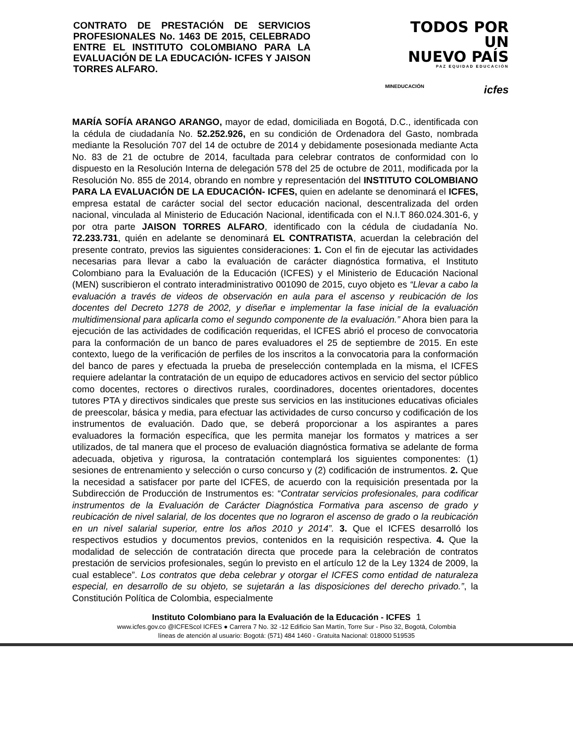CONTRATO DE PRESTACIÓN DE SERVICIOS PROFESIONALES No. 1463 DE 2015, CELEBRADO ENTRE EL INSTITUTO COLOMBIANO PARA LA EVALUACIÓN DE LA EDUCACIÓN- ICFES Y JAISON TORRES ALFARO.
TODOS POR UN
NUEVO PAÍS
PAZ EQUIDAD EDUCACIÓN
MINEDUCACIÓN icfes
MARÍA SOFÍA ARANGO ARANGO, mayor de edad, domiciliada en Bogotá, D.C., identificada con la cédula de ciudadanía No. 52.252.926, en su condición de Ordenadora del Gasto, nombrada mediante la Resolución 707 del 14 de octubre de 2014 y debidamente posesionada mediante Acta No. 83 de 21 de octubre de 2014, facultada para celebrar contratos de conformidad con lo dispuesto en la Resolución Interna de delegación 578 del 25 de octubre de 2011, modificada por la Resolución No. 855 de 2014, obrando en nombre y representación del INSTITUTO COLOMBIANO PARA LA EVALUACIÓN DE LA EDUCACIÓN- ICFES, quien en adelante se denominará el ICFES, empresa estatal de carácter social del sector educación nacional, descentralizada del orden nacional, vinculada al Ministerio de Educación Nacional, identificada con el N.I.T 860.024.301-6, y por otra parte JAISON TORRES ALFARO, identificado con la cédula de ciudadanía No. 72.233.731, quién en adelante se denominará EL CONTRATISTA, acuerdan la celebración del presente contrato, previos las siguientes consideraciones: 1. Con el fin de ejecutar las actividades necesarias para llevar a cabo la evaluación de carácter diagnóstica formativa, el Instituto Colombiano para la Evaluación de la Educación (ICFES) y el Ministerio de Educación Nacional (MEN) suscribieron el contrato interadministrativo 001090 de 2015, cuyo objeto es “Llevar a cabo la evaluación a través de videos de observación en aula para el ascenso y reubicación de los docentes del Decreto 1278 de 2002, y diseñar e implementar la fase inicial de la evaluación multidimensional para aplicarla como el segundo componente de la evaluación.” Ahora bien para la ejecución de las actividades de codificación requeridas, el ICFES abrió el proceso de convocatoria para la conformación de un banco de pares evaluadores el 25 de septiembre de 2015. En este contexto, luego de la verificación de perfiles de los inscritos a la convocatoria para la conformación del banco de pares y efectuada la prueba de preselección contemplada en la misma, el ICFES requiere adelantar la contratación de un equipo de educadores activos en servicio del sector público como docentes, rectores o directivos rurales, coordinadores, docentes orientadores, docentes tutores PTA y directivos sindicales que preste sus servicios en las instituciones educativas oficiales de preescolar, básica y media, para efectuar las actividades de curso concurso y codificación de los instrumentos de evaluación. Dado que, se deberá proporcionar a los aspirantes a pares evaluadores la formación específica, que les permita manejar los formatos y matrices a ser utilizados, de tal manera que el proceso de evaluación diagnóstica formativa se adelante de forma adecuada, objetiva y rigurosa, la contratación contemplará los siguientes componentes: (1) sesiones de entrenamiento y selección o curso concurso y (2) codificación de instrumentos. 2. Que la necesidad a satisfacer por parte del ICFES, de acuerdo con la requisición presentada por la Subdirección de Producción de Instrumentos es: “Contratar servicios profesionales, para codificar instrumentos de la Evaluación de Carácter Diagnóstica Formativa para ascenso de grado y reubicación de nivel salarial, de los docentes que no lograron el ascenso de grado o la reubicación en un nivel salarial superior, entre los años 2010 y 2014”. 3. Que el ICFES desarrolló los respectivos estudios y documentos previos, contenidos en la requisición respectiva. 4. Que la modalidad de selección de contratación directa que procede para la celebración de contratos prestación de servicios profesionales, según lo previsto en el artículo 12 de la Ley 1324 de 2009, la cual establece”. Los contratos que deba celebrar y otorgar el ICFES como entidad de naturaleza especial, en desarrollo de su objeto, se sujetarán a las disposiciones del derecho privado.”, la Constitución Política de Colombia, especialmente
Instituto Colombiano para la Evaluación de la Educación - ICFES 1
www.icfes.gov.co @ICFEScol ICFES ● Carrera 7 No. 32 -12 Edificio San Martín, Torre Sur - Piso 32, Bogotá, Colombia
líneas de atención al usuario: Bogotá: (571) 484 1460 - Gratuita Nacional: 018000 519535